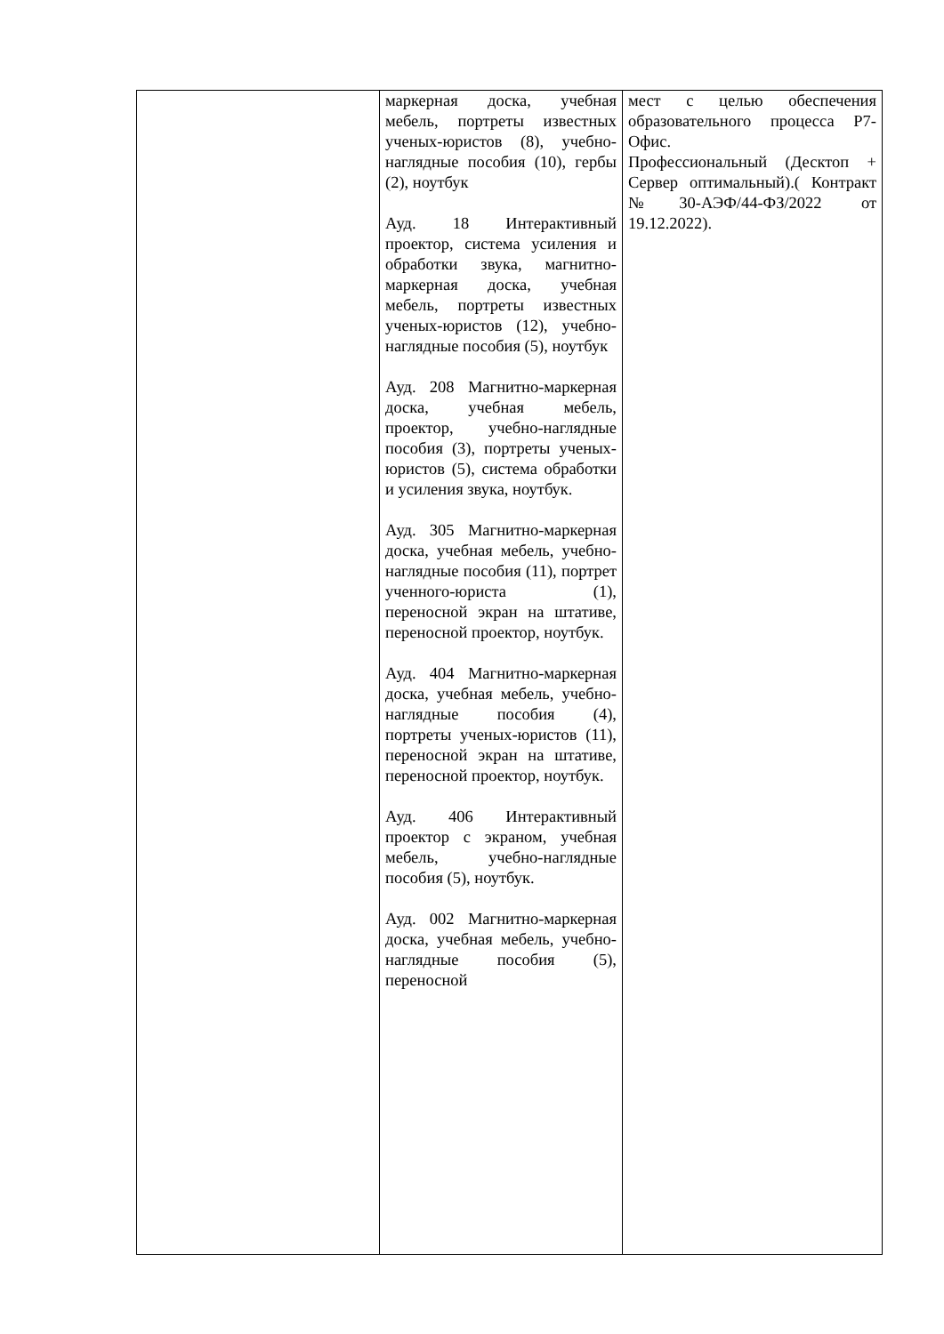| | маркерная доска, учебная мебель, портреты известных ученых-юристов (8), учебно-наглядные пособия (10), гербы (2), ноутбук Ауд. 18 Интерактивный проектор, система усиления и обработки звука, магнитно-маркерная доска, учебная мебель, портреты известных ученых-юристов (12), учебно-наглядные пособия (5), ноутбук Ауд. 208 Магнитно-маркерная доска, учебная мебель, проектор, учебно-наглядные пособия (3), портреты ученых-юристов (5), система обработки и усиления звука, ноутбук. Ауд. 305 Магнитно-маркерная доска, учебная мебель, учебно-наглядные пособия (11), портрет ученного-юриста (1), переносной экран на штативе, переносной проектор, ноутбук. Ауд. 404 Магнитно-маркерная доска, учебная мебель, учебно-наглядные пособия (4), портреты ученых-юристов (11), переносной экран на штативе, переносной проектор, ноутбук. Ауд. 406 Интерактивный проектор с экраном, учебная мебель, учебно-наглядные пособия (5), ноутбук. Ауд. 002 Магнитно-маркерная доска, учебная мебель, учебно-наглядные пособия (5), переносной | мест с целью обеспечения образовательного процесса Р7-Офис. Профессиональный (Десктоп + Сервер оптимальный).( Контракт №30-АЭФ/44-ФЗ/2022 от 19.12.2022). |